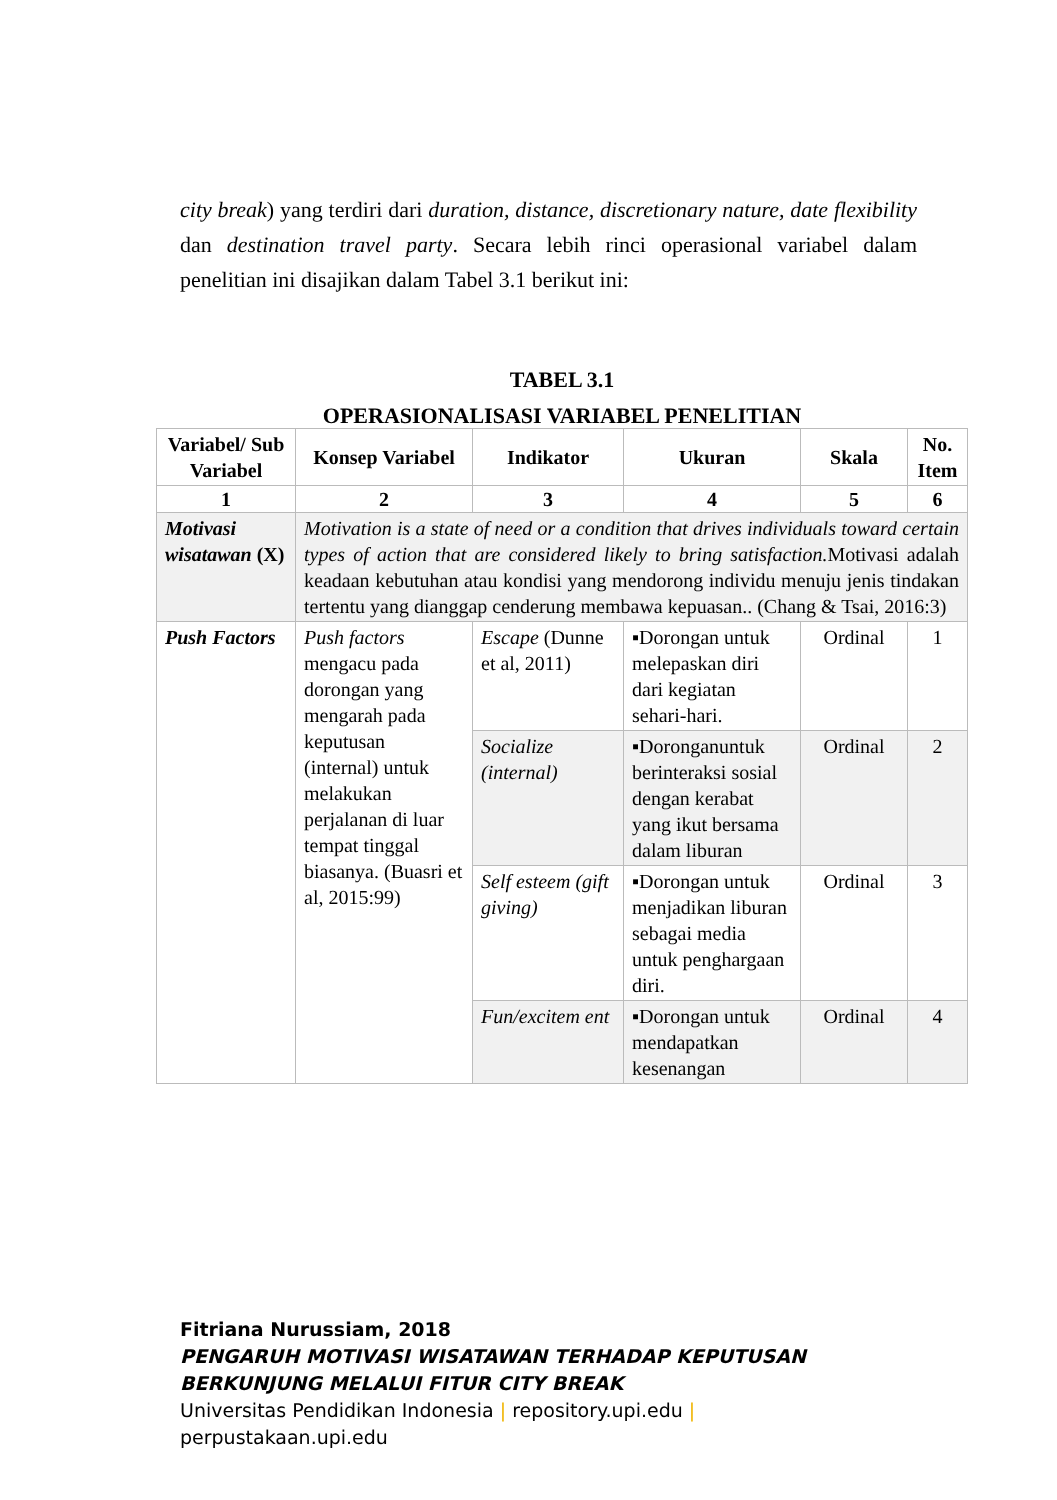city break) yang terdiri dari duration, distance, discretionary nature, date flexibility dan destination travel party. Secara lebih rinci operasional variabel dalam penelitian ini disajikan dalam Tabel 3.1 berikut ini:
TABEL 3.1
OPERASIONALISASI VARIABEL PENELITIAN
| Variabel/ Sub Variabel | Konsep Variabel | Indikator | Ukuran | Skala | No. Item |
| --- | --- | --- | --- | --- | --- |
| 1 | 2 | 3 | 4 | 5 | 6 |
| Motivasi wisatawan (X) | Motivation is a state of need or a condition that drives individuals toward certain types of action that are considered likely to bring satisfaction. Motivasi adalah keadaan kebutuhan atau kondisi yang mendorong individu menuju jenis tindakan tertentu yang dianggap cenderung membawa kepuasan.. (Chang & Tsai, 2016:3) | | | | |
| Push Factors | Push factors mengacu pada dorongan yang mengarah pada keputusan (internal) untuk melakukan perjalanan di luar tempat tinggal biasanya. (Buasri et al, 2015:99) | Escape (Dunne et al, 2011) | ▪Dorongan untuk melepaskan diri dari kegiatan sehari-hari. | Ordinal | 1 |
| | | Socialize (internal) | ▪Doronganuntuk berinteraksi sosial dengan kerabat yang ikut bersama dalam liburan | Ordinal | 2 |
| | | Self esteem (gift giving) | ▪Dorongan untuk menjadikan liburan sebagai media untuk penghargaan diri. | Ordinal | 3 |
| | | Fun/excitem ent | ▪Dorongan untuk mendapatkan kesenangan | Ordinal | 4 |
Fitriana Nurussiam, 2018
PENGARUH MOTIVASI WISATAWAN TERHADAP KEPUTUSAN
BERKUNJUNG MELALUI FITUR CITY BREAK
Universitas Pendidikan Indonesia | repository.upi.edu |
perpustakaan.upi.edu